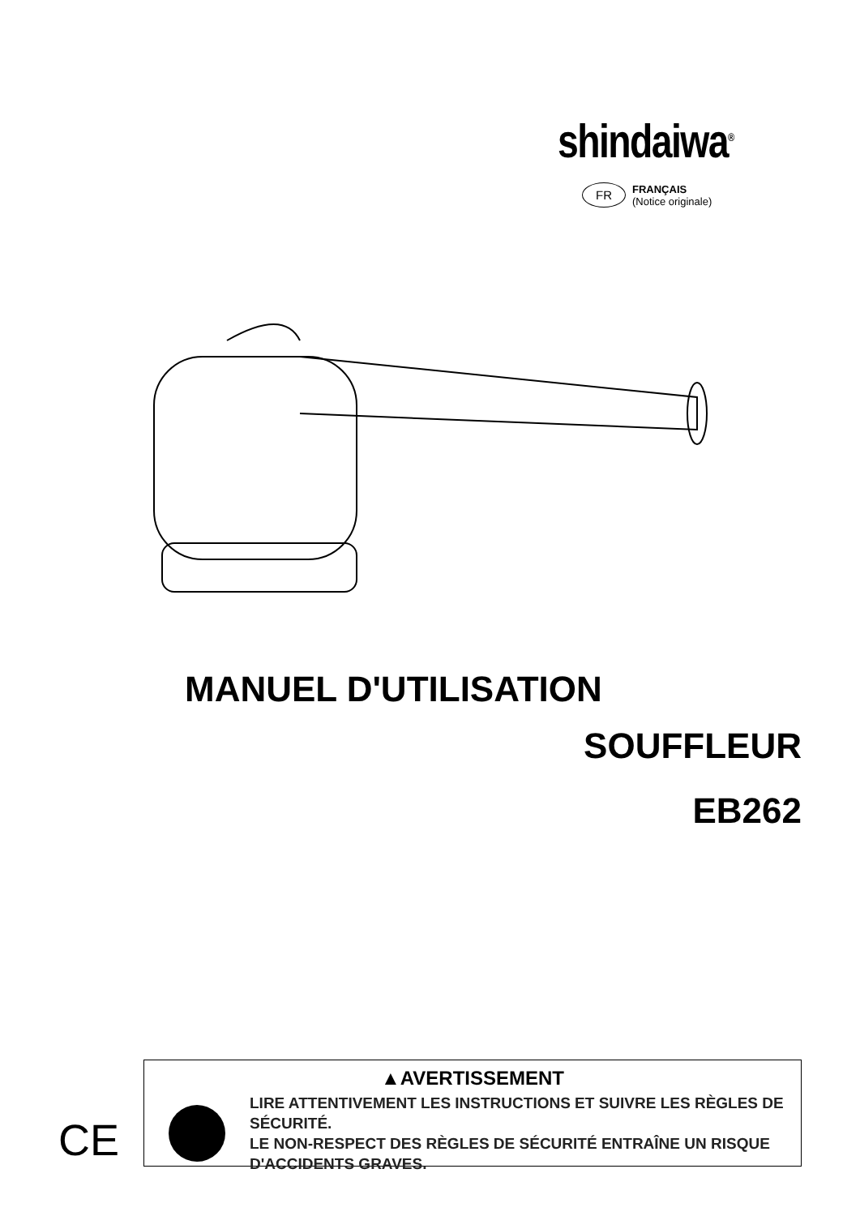shindaiwa<sup>®</sup>
FR FRANÇAIS
(Notice originale)
MANUEL D'UTILISATION
SOUFFLEUR
EB262
CE
▲AVERTISSEMENT
LIRE ATTENTIVEMENT LES INSTRUCTIONS ET SUIVRE LES RÈGLES DE SÉCURITÉ.
LE NON-RESPECT DES RÈGLES DE SÉCURITÉ ENTRAÎNE UN RISQUE D'ACCIDENTS GRAVES.